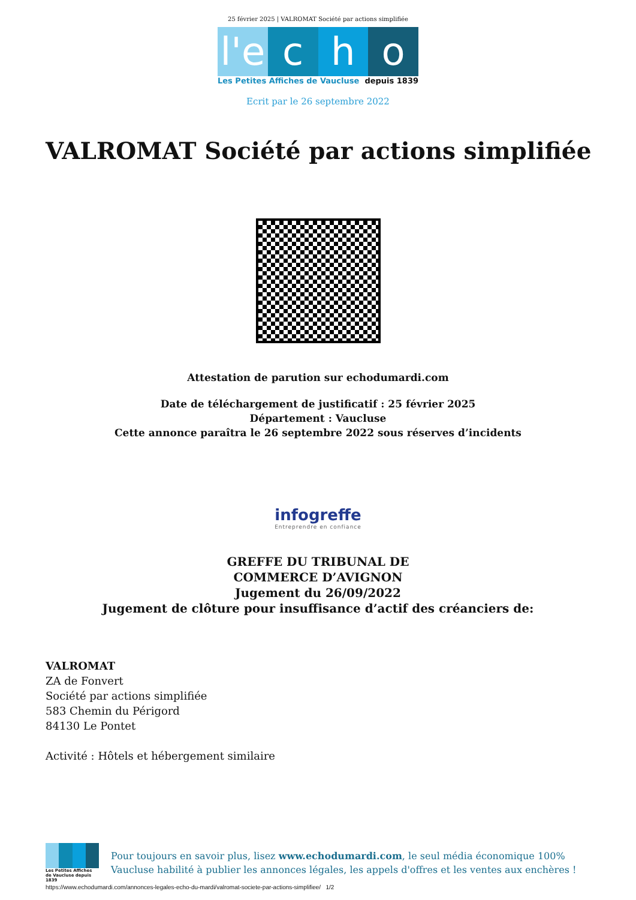25 février 2025 | VALROMAT Société par actions simplifiée
l'e c h o
Les Petites Affiches de Vaucluse depuis 1839
Ecrit par le 26 septembre 2022
VALROMAT Société par actions simplifiée
Attestation de parution sur echodumardi.com
Date de téléchargement de justificatif : 25 février 2025
Département : Vaucluse
Cette annonce paraîtra le 26 septembre 2022 sous réserves d’incidents
infogreffe
Entreprendre en confiance
GREFFE DU TRIBUNAL DE
COMMERCE D’AVIGNON
Jugement du 26/09/2022
Jugement de clôture pour insuffisance d’actif des créanciers de:
VALROMAT
ZA de Fonvert
Société par actions simplifiée
583 Chemin du Périgord
84130 Le Pontet
Activité : Hôtels et hébergement similaire
Les Petites Affiches de Vaucluse depuis 1839
Pour toujours en savoir plus, lisez www.echodumardi.com, le seul média économique 100% Vaucluse habilité à publier les annonces légales, les appels d'offres et les ventes aux enchères !
https://www.echodumardi.com/annonces-legales-echo-du-mardi/valromat-societe-par-actions-simplifiee/ 1/2